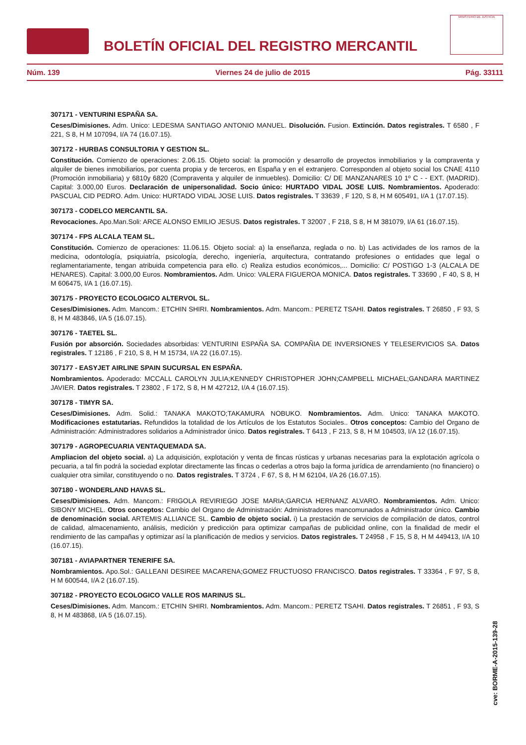BOLETÍN OFICIAL DEL REGISTRO MERCANTIL
MINISTERIO DE JUSTICIA
Núm. 139 Viernes 24 de julio de 2015 Pág. 33111
307171 - VENTURINI ESPAÑA SA.
Ceses/Dimisiones. Adm. Unico: LEDESMA SANTIAGO ANTONIO MANUEL. Disolución. Fusion. Extinción. Datos registrales. T 6580 , F 221, S 8, H M 107094, I/A 74 (16.07.15).
307172 - HURBAS CONSULTORIA Y GESTION SL.
Constitución. Comienzo de operaciones: 2.06.15. Objeto social: la promoción y desarrollo de proyectos inmobiliarios y la compraventa y alquiler de bienes inmobiliarios, por cuenta propia y de terceros, en España y en el extranjero. Corresponden al objeto social los CNAE 4110 (Promoción inmobiliaria) y 6810y 6820 (Compraventa y alquiler de inmuebles). Domicilio: C/ DE MANZANARES 10 1º C - - EXT. (MADRID). Capital: 3.000,00 Euros. Declaración de unipersonalidad. Socio único: HURTADO VIDAL JOSE LUIS. Nombramientos. Apoderado: PASCUAL CID PEDRO. Adm. Unico: HURTADO VIDAL JOSE LUIS. Datos registrales. T 33639 , F 120, S 8, H M 605491, I/A 1 (17.07.15).
307173 - CODELCO MERCANTIL SA.
Revocaciones. Apo.Man.Soli: ARCE ALONSO EMILIO JESUS. Datos registrales. T 32007 , F 218, S 8, H M 381079, I/A 61 (16.07.15).
307174 - FPS ALCALA TEAM SL.
Constitución. Comienzo de operaciones: 11.06.15. Objeto social: a) la enseñanza, reglada o no. b) Las actividades de los ramos de la medicina, odontología, psiquiatría, psicología, derecho, ingeniería, arquitectura, contratando profesiones o entidades que legal o reglamentariamente, tengan atribuida competencia para ello. c) Realiza estudios económicos,... Domicilio: C/ POSTIGO 1-3 (ALCALA DE HENARES). Capital: 3.000,00 Euros. Nombramientos. Adm. Unico: VALERA FIGUEROA MONICA. Datos registrales. T 33690 , F 40, S 8, H M 606475, I/A 1 (16.07.15).
307175 - PROYECTO ECOLOGICO ALTERVOL SL.
Ceses/Dimisiones. Adm. Mancom.: ETCHIN SHIRI. Nombramientos. Adm. Mancom.: PERETZ TSAHI. Datos registrales. T 26850 , F 93, S 8, H M 483846, I/A 5 (16.07.15).
307176 - TAETEL SL.
Fusión por absorción. Sociedades absorbidas: VENTURINI ESPAÑA SA. COMPAÑIA DE INVERSIONES Y TELESERVICIOS SA. Datos registrales. T 12186 , F 210, S 8, H M 15734, I/A 22 (16.07.15).
307177 - EASYJET AIRLINE SPAIN SUCURSAL EN ESPAÑA.
Nombramientos. Apoderado: MCCALL CAROLYN JULIA;KENNEDY CHRISTOPHER JOHN;CAMPBELL MICHAEL;GANDARA MARTINEZ JAVIER. Datos registrales. T 23802 , F 172, S 8, H M 427212, I/A 4 (16.07.15).
307178 - TIMYR SA.
Ceses/Dimisiones. Adm. Solid.: TANAKA MAKOTO;TAKAMURA NOBUKO. Nombramientos. Adm. Unico: TANAKA MAKOTO. Modificaciones estatutarias. Refundidos la totalidad de los Artículos de los Estatutos Sociales.. Otros conceptos: Cambio del Organo de Administración: Administradores solidarios a Administrador único. Datos registrales. T 6413 , F 213, S 8, H M 104503, I/A 12 (16.07.15).
307179 - AGROPECUARIA VENTAQUEMADA SA.
Ampliacion del objeto social. a) La adquisición, explotación y venta de fincas rústicas y urbanas necesarias para la explotación agrícola o pecuaria, a tal fin podrá la sociedad explotar directamente las fincas o cederlas a otros bajo la forma jurídica de arrendamiento (no financiero) o cualquier otra similar, constituyendo o no. Datos registrales. T 3724 , F 67, S 8, H M 62104, I/A 26 (16.07.15).
307180 - WONDERLAND HAVAS SL.
Ceses/Dimisiones. Adm. Mancom.: FRIGOLA REVIRIEGO JOSE MARIA;GARCIA HERNANZ ALVARO. Nombramientos. Adm. Unico: SIBONY MICHEL. Otros conceptos: Cambio del Organo de Administración: Administradores mancomunados a Administrador único. Cambio de denominación social. ARTEMIS ALLIANCE SL. Cambio de objeto social. i) La prestación de servicios de compilación de datos, control de calidad, almacenamiento, análisis, medición y predicción para optimizar campañas de publicidad online, con la finalidad de medir el rendimiento de las campañas y optimizar así la planificación de medios y servicios. Datos registrales. T 24958 , F 15, S 8, H M 449413, I/A 10 (16.07.15).
307181 - AVIAPARTNER TENERIFE SA.
Nombramientos. Apo.Sol.: GALLEANI DESIREE MACARENA;GOMEZ FRUCTUOSO FRANCISCO. Datos registrales. T 33364 , F 97, S 8, H M 600544, I/A 2 (16.07.15).
307182 - PROYECTO ECOLOGICO VALLE ROS MARINUS SL.
Ceses/Dimisiones. Adm. Mancom.: ETCHIN SHIRI. Nombramientos. Adm. Mancom.: PERETZ TSAHI. Datos registrales. T 26851 , F 93, S 8, H M 483868, I/A 5 (16.07.15).
cve: BORME-A-2015-139-28